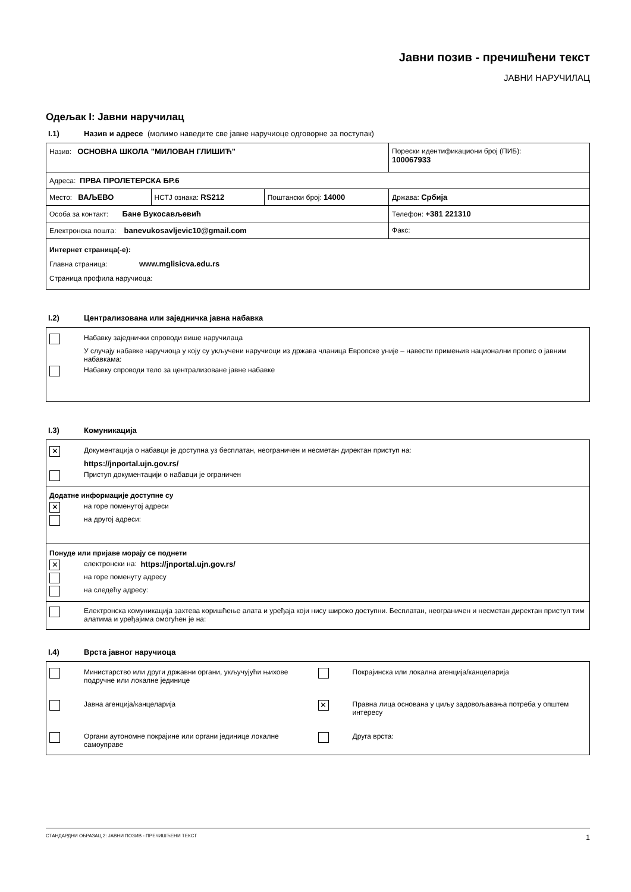Јавни позив - пречишћени текст
ЈАВНИ НАРУЧИЛАЦ
Одељак I: Јавни наручилац
I.1) Назив и адресе (молимо наведите све јавне наручиоце одговорне за поступак)
| Назив: ОСНОВНА ШКОЛА "МИЛОВАН ГЛИШИЋ" | | | Порески идентификациони број (ПИБ): 100067933 |
| Адреса: ПРВА ПРОЛЕТЕРСКА БР.6 | | | |
| Место: ВАЉЕВО | НСТЈ ознака: RS212 | Поштански број: 14000 | Држава: Србија |
| Особа за контакт: Бане Вукосављевић | | | Телефон: +381 221310 |
| Електронска пошта: banevukosavljevic10@gmail.com | | | Факс: |
| Интернет страница(-е): Главна страница: www.mglisicva.edu.rs Страница профила наручиоца: | | | |
I.2) Централизована или заједничка јавна набавка
Набавку заједнички спроводи више наручилаца
У случају набавке наручиоца у коју су укључени наручиоци из држава чланица Европске уније – навести примењив национални пропис о јавним набавкама:
Набавку спроводи тело за централизоване јавне набавке
I.3) Комуникација
✕
Документација о набавци је доступна уз бесплатан, неограничен и несметан директан приступ на:
https://jnportal.ujn.gov.rs/
Приступ документацији о набавци је ограничен
Додатне информације доступне су
✕
на горе поменутој адреси
на другој адреси:
Понуде или пријаве морају се поднети
✕
електронски на: https://jnportal.ujn.gov.rs/
на горе поменуту адресу
на следећу адресу:
Електронска комуникација захтева коришћење алата и уређаја који нису широко доступни. Бесплатан, неограничен и несметан директан приступ тим алатима и уређајима омогућен је на:
I.4) Врста јавног наручиоца
Министарство или други државни органи, укључујући њихове подручне или локалне јединице
Покрајинска или локална агенција/канцеларија
Јавна агенција/канцеларија
✕
Правна лица основана у циљу задовољавања потреба у општем интересу
Органи аутономне покрајине или органи јединице локалне самоуправе
Друга врста:
СТАНДАРДНИ ОБРАЗАЦ 2: ЈАВНИ ПОЗИВ - ПРЕЧИШЋЕНИ ТЕКСТ 1